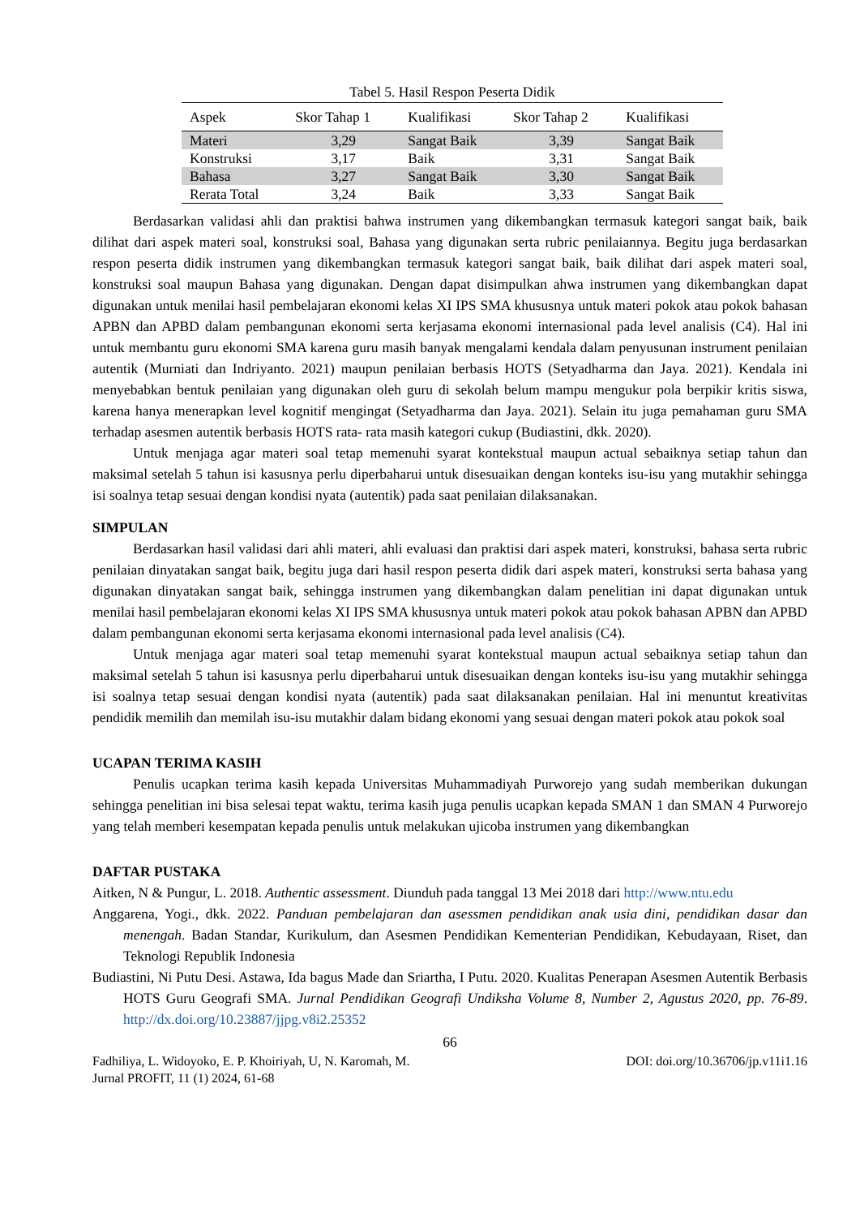Tabel 5. Hasil Respon Peserta Didik
| Aspek | Skor Tahap 1 | Kualifikasi | Skor Tahap 2 | Kualifikasi |
| --- | --- | --- | --- | --- |
| Materi | 3,29 | Sangat Baik | 3,39 | Sangat Baik |
| Konstruksi | 3,17 | Baik | 3,31 | Sangat Baik |
| Bahasa | 3,27 | Sangat Baik | 3,30 | Sangat Baik |
| Rerata Total | 3,24 | Baik | 3,33 | Sangat Baik |
Berdasarkan validasi ahli dan praktisi bahwa instrumen yang dikembangkan termasuk kategori sangat baik, baik dilihat dari aspek materi soal, konstruksi soal, Bahasa yang digunakan serta rubric penilaiannya. Begitu juga berdasarkan respon peserta didik instrumen yang dikembangkan termasuk kategori sangat baik, baik dilihat dari aspek materi soal, konstruksi soal maupun Bahasa yang digunakan. Dengan dapat disimpulkan ahwa instrumen yang dikembangkan dapat digunakan untuk menilai hasil pembelajaran ekonomi kelas XI IPS SMA khususnya untuk materi pokok atau pokok bahasan APBN dan APBD dalam pembangunan ekonomi serta kerjasama ekonomi internasional pada level analisis (C4). Hal ini untuk membantu guru ekonomi SMA karena guru masih banyak mengalami kendala dalam penyusunan instrument penilaian autentik (Murniati dan Indriyanto. 2021) maupun penilaian berbasis HOTS (Setyadharma dan Jaya. 2021). Kendala ini menyebabkan bentuk penilaian yang digunakan oleh guru di sekolah belum mampu mengukur pola berpikir kritis siswa, karena hanya menerapkan level kognitif mengingat (Setyadharma dan Jaya. 2021). Selain itu juga pemahaman guru SMA terhadap asesmen autentik berbasis HOTS rata- rata masih kategori cukup (Budiastini, dkk. 2020).
Untuk menjaga agar materi soal tetap memenuhi syarat kontekstual maupun actual sebaiknya setiap tahun dan maksimal setelah 5 tahun isi kasusnya perlu diperbaharui untuk disesuaikan dengan konteks isu-isu yang mutakhir sehingga isi soalnya tetap sesuai dengan kondisi nyata (autentik) pada saat penilaian dilaksanakan.
SIMPULAN
Berdasarkan hasil validasi dari ahli materi, ahli evaluasi dan praktisi dari aspek materi, konstruksi, bahasa serta rubric penilaian dinyatakan sangat baik, begitu juga dari hasil respon peserta didik dari aspek materi, konstruksi serta bahasa yang digunakan dinyatakan sangat baik, sehingga instrumen yang dikembangkan dalam penelitian ini dapat digunakan untuk menilai hasil pembelajaran ekonomi kelas XI IPS SMA khususnya untuk materi pokok atau pokok bahasan APBN dan APBD dalam pembangunan ekonomi serta kerjasama ekonomi internasional pada level analisis (C4).
Untuk menjaga agar materi soal tetap memenuhi syarat kontekstual maupun actual sebaiknya setiap tahun dan maksimal setelah 5 tahun isi kasusnya perlu diperbaharui untuk disesuaikan dengan konteks isu-isu yang mutakhir sehingga isi soalnya tetap sesuai dengan kondisi nyata (autentik) pada saat dilaksanakan penilaian. Hal ini menuntut kreativitas pendidik memilih dan memilah isu-isu mutakhir dalam bidang ekonomi yang sesuai dengan materi pokok atau pokok soal
UCAPAN TERIMA KASIH
Penulis ucapkan terima kasih kepada Universitas Muhammadiyah Purworejo yang sudah memberikan dukungan sehingga penelitian ini bisa selesai tepat waktu, terima kasih juga penulis ucapkan kepada SMAN 1 dan SMAN 4 Purworejo yang telah memberi kesempatan kepada penulis untuk melakukan ujicoba instrumen yang dikembangkan
DAFTAR PUSTAKA
Aitken, N & Pungur, L. 2018. Authentic assessment. Diunduh pada tanggal 13 Mei 2018 dari http://www.ntu.edu
Anggarena, Yogi., dkk. 2022. Panduan pembelajaran dan asessmen pendidikan anak usia dini, pendidikan dasar dan menengah. Badan Standar, Kurikulum, dan Asesmen Pendidikan Kementerian Pendidikan, Kebudayaan, Riset, dan Teknologi Republik Indonesia
Budiastini, Ni Putu Desi. Astawa, Ida bagus Made dan Sriartha, I Putu. 2020. Kualitas Penerapan Asesmen Autentik Berbasis HOTS Guru Geografi SMA. Jurnal Pendidikan Geografi Undiksha Volume 8, Number 2, Agustus 2020, pp. 76-89. http://dx.doi.org/10.23887/jjpg.v8i2.25352
66
Fadhiliya, L. Widoyoko, E. P. Khoiriyah, U, N. Karomah, M. DOI: doi.org/10.36706/jp.v11i1.16
Jurnal PROFIT, 11 (1) 2024, 61-68